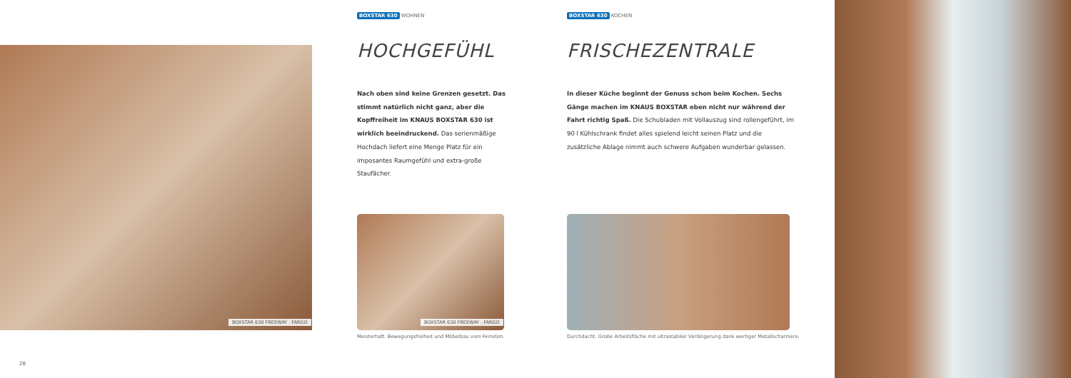BOXSTAR 630 FREEWAY . FARGO
BOXSTAR 630 WOHNEN
HOCHGEFÜHL
Nach oben sind keine Grenzen gesetzt. Das stimmt natürlich nicht ganz, aber die Kopffreiheit im KNAUS BOXSTAR 630 ist wirklich beeindruckend. Das serienmäßige Hochdach liefert eine Menge Platz für ein imposantes Raumgefühl und extra-große Staufächer.
BOXSTAR 630 FREEWAY . FARGO
Meisterhaft. Bewegungsfreiheit und Möbelbau vom Feinsten.
BOXSTAR 630 KOCHEN
FRISCHEZENTRALE
In dieser Küche beginnt der Genuss schon beim Kochen. Sechs Gänge machen im KNAUS BOXSTAR eben nicht nur während der Fahrt richtig Spaß. Die Schubladen mit Vollauszug sind rollengeführt, im 90 l Kühlschrank findet alles spielend leicht seinen Platz und die zusätzliche Ablage nimmt auch schwere Aufgaben wunderbar gelassen.
Durchdacht. Große Arbeitsfläche mit ultrastabiler Verlängerung dank wertiger Metallscharniere.
28